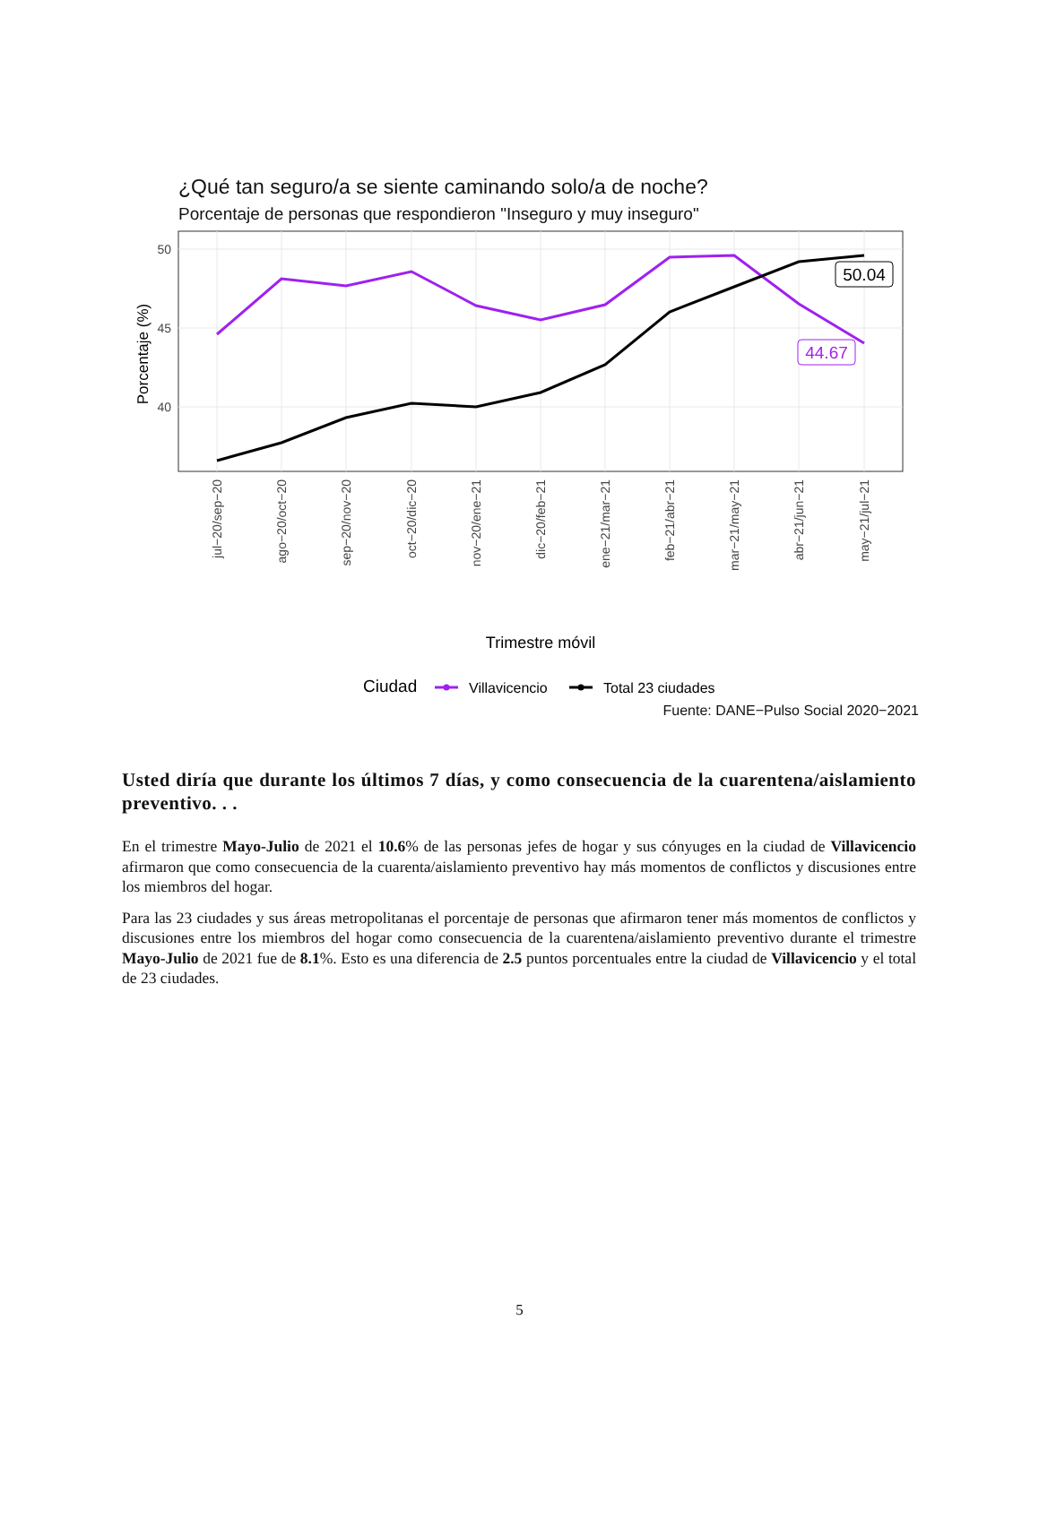¿Qué tan seguro/a se siente caminando solo/a de noche?
Porcentaje de personas que respondieron "Inseguro y muy inseguro"
50
45
40
Porcentaje (%)
50.04
44.67
jul−20/sep−20
ago−20/oct−20
sep−20/nov−20
oct−20/dic−20
nov−20/ene−21
dic−20/feb−21
ene−21/mar−21
feb−21/abr−21
mar−21/may−21
abr−21/jun−21
may−21/jul−21
Trimestre móvil
Ciudad
Villavicencio
Total 23 ciudades
Fuente: DANE−Pulso Social 2020−2021
Usted diría que durante los últimos 7 días, y como consecuencia de la cuarentena/aislamiento preventivo. . .
En el trimestre Mayo-Julio de 2021 el 10.6% de las personas jefes de hogar y sus cónyuges en la ciudad de Villavicencio afirmaron que como consecuencia de la cuarenta/aislamiento preventivo hay más momentos de conflictos y discusiones entre los miembros del hogar.
Para las 23 ciudades y sus áreas metropolitanas el porcentaje de personas que afirmaron tener más momentos de conflictos y discusiones entre los miembros del hogar como consecuencia de la cuarentena/aislamiento preventivo durante el trimestre Mayo-Julio de 2021 fue de 8.1%. Esto es una diferencia de 2.5 puntos porcentuales entre la ciudad de Villavicencio y el total de 23 ciudades.
5